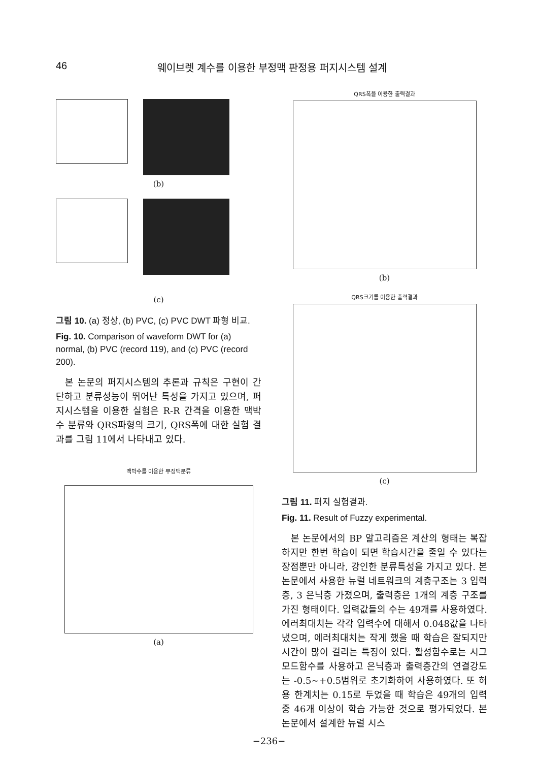46 웨이브렛 계수를 이용한 부정맥 판정용 퍼지시스템 설계
(b)
(c)
그림 10. (a) 정상, (b) PVC, (c) PVC DWT 파형 비교.
Fig. 10. Comparison of waveform DWT for (a) normal, (b) PVC (record 119), and (c) PVC (record 200).
본 논문의 퍼지시스템의 추론과 규칙은 구현이 간단하고 분류성능이 뛰어난 특성을 가지고 있으며, 퍼지시스템을 이용한 실험은 R-R 간격을 이용한 맥박수 분류와 QRS파형의 크기, QRS폭에 대한 실험 결과를 그림 11에서 나타내고 있다.
맥박수를 이용한 부정맥분류
(a)
QRS폭을 이용한 출력결과
(b)
QRS크기를 이용한 출력결과
(c)
그림 11. 퍼지 실험결과.
Fig. 11. Result of Fuzzy experimental.
본 논문에서의 BP 알고리즘은 계산의 형태는 복잡하지만 한번 학습이 되면 학습시간을 줄일 수 있다는 장점뿐만 아니라, 강인한 분류특성을 가지고 있다. 본 논문에서 사용한 뉴럴 네트워크의 계층구조는 3 입력층, 3 은닉층 가졌으며, 출력층은 1개의 계층 구조를 가진 형태이다. 입력값들의 수는 49개를 사용하였다. 에러최대치는 각각 입력수에 대해서 0.048값을 나타냈으며, 에러최대치는 작게 했을 때 학습은 잘되지만 시간이 많이 걸리는 특징이 있다. 활성함수로는 시그모드함수를 사용하고 은닉층과 출력층간의 연결강도는 -0.5~+0.5범위로 초기화하여 사용하였다. 또 허용 한계치는 0.15로 두었을 때 학습은 49개의 입력 중 46개 이상이 학습 가능한 것으로 평가되었다. 본 논문에서 설계한 뉴럴 시스
−236−